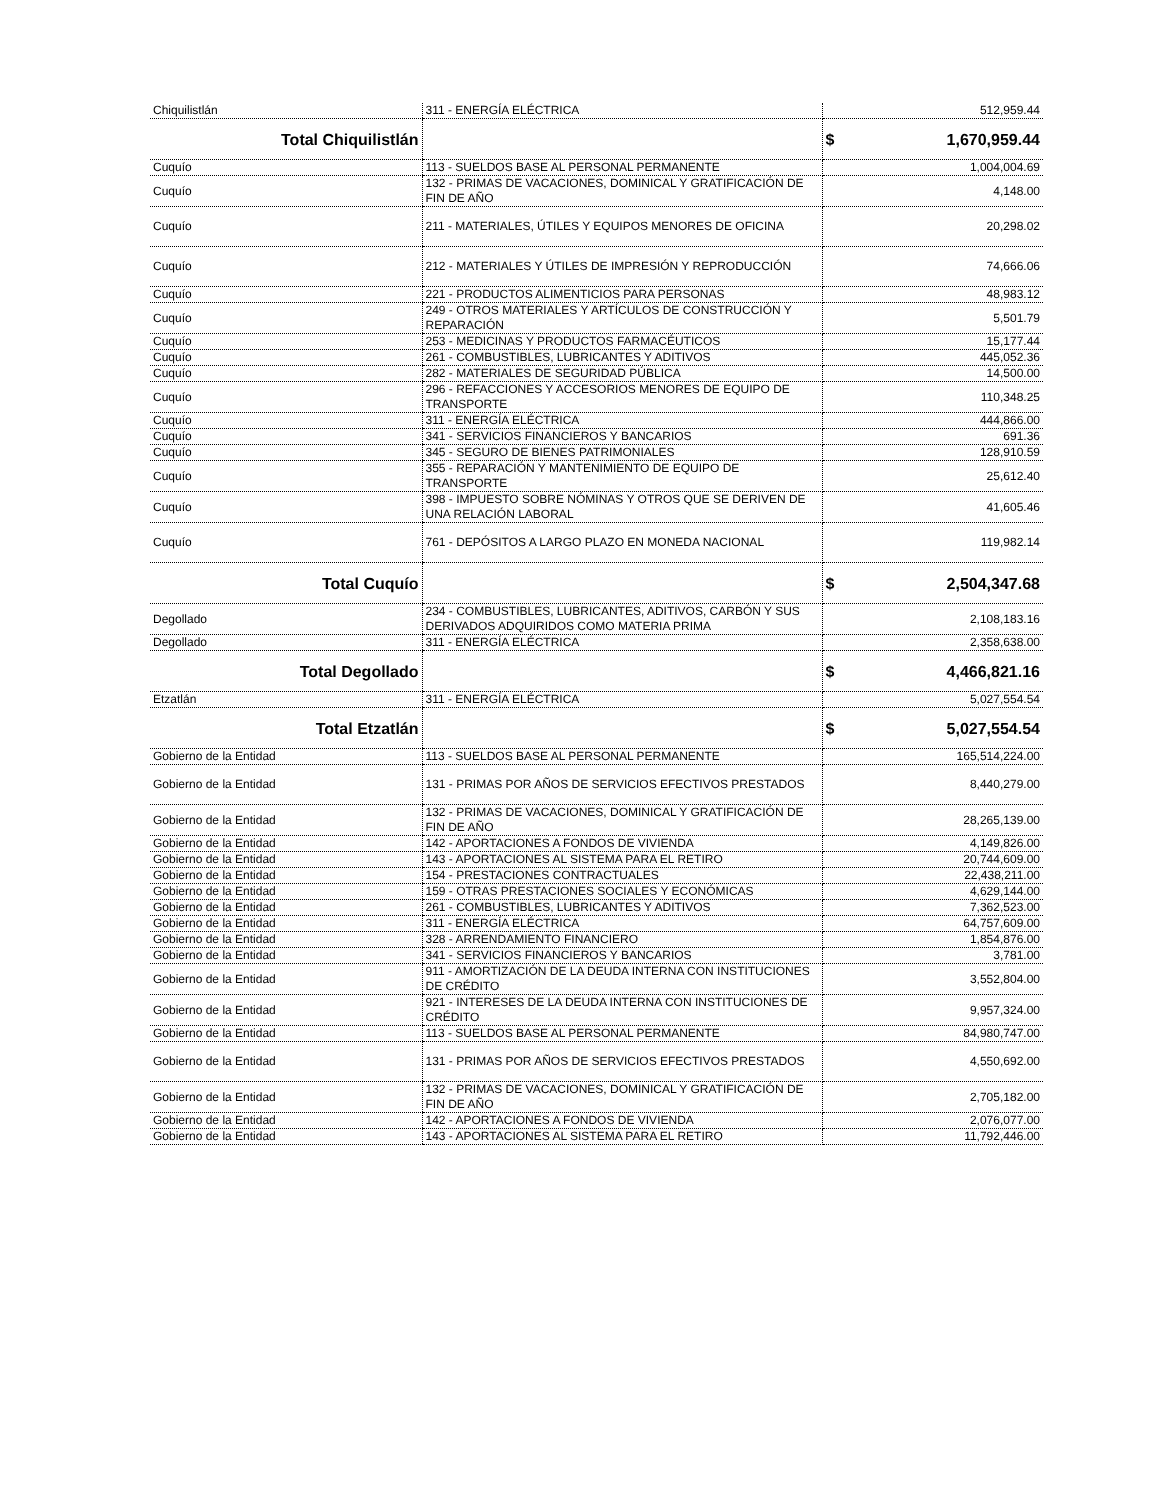| Chiquilistlán | 311 - ENERGÍA ELÉCTRICA | 512,959.44 |
| Total Chiquilistlán | | $ 1,670,959.44 |
| Cuquío | 113 - SUELDOS BASE AL PERSONAL PERMANENTE | 1,004,004.69 |
| Cuquío | 132 - PRIMAS DE VACACIONES, DOMINICAL Y GRATIFICACIÓN DE FIN DE AÑO | 4,148.00 |
| Cuquío | 211 - MATERIALES, ÚTILES Y EQUIPOS MENORES DE OFICINA | 20,298.02 |
| Cuquío | 212 - MATERIALES Y ÚTILES DE IMPRESIÓN Y REPRODUCCIÓN | 74,666.06 |
| Cuquío | 221 - PRODUCTOS ALIMENTICIOS PARA PERSONAS | 48,983.12 |
| Cuquío | 249 - OTROS MATERIALES Y ARTÍCULOS DE CONSTRUCCIÓN Y REPARACIÓN | 5,501.79 |
| Cuquío | 253 - MEDICINAS Y PRODUCTOS FARMACÉUTICOS | 15,177.44 |
| Cuquío | 261 - COMBUSTIBLES, LUBRICANTES Y ADITIVOS | 445,052.36 |
| Cuquío | 282 - MATERIALES DE SEGURIDAD PÚBLICA | 14,500.00 |
| Cuquío | 296 - REFACCIONES Y ACCESORIOS MENORES DE EQUIPO DE TRANSPORTE | 110,348.25 |
| Cuquío | 311 - ENERGÍA ELÉCTRICA | 444,866.00 |
| Cuquío | 341 - SERVICIOS FINANCIEROS Y BANCARIOS | 691.36 |
| Cuquío | 345 - SEGURO DE BIENES PATRIMONIALES | 128,910.59 |
| Cuquío | 355 - REPARACIÓN Y MANTENIMIENTO DE EQUIPO DE TRANSPORTE | 25,612.40 |
| Cuquío | 398 - IMPUESTO SOBRE NÓMINAS Y OTROS QUE SE DERIVEN DE UNA RELACIÓN LABORAL | 41,605.46 |
| Cuquío | 761 - DEPÓSITOS A LARGO PLAZO EN MONEDA NACIONAL | 119,982.14 |
| Total Cuquío | | $ 2,504,347.68 |
| Degollado | 234 - COMBUSTIBLES, LUBRICANTES, ADITIVOS, CARBÓN Y SUS DERIVADOS ADQUIRIDOS COMO MATERIA PRIMA | 2,108,183.16 |
| Degollado | 311 - ENERGÍA ELÉCTRICA | 2,358,638.00 |
| Total Degollado | | $ 4,466,821.16 |
| Etzatlán | 311 - ENERGÍA ELÉCTRICA | 5,027,554.54 |
| Total Etzatlán | | $ 5,027,554.54 |
| Gobierno de la Entidad | 113 - SUELDOS BASE AL PERSONAL PERMANENTE | 165,514,224.00 |
| Gobierno de la Entidad | 131 - PRIMAS POR AÑOS DE SERVICIOS EFECTIVOS PRESTADOS | 8,440,279.00 |
| Gobierno de la Entidad | 132 - PRIMAS DE VACACIONES, DOMINICAL Y GRATIFICACIÓN DE FIN DE AÑO | 28,265,139.00 |
| Gobierno de la Entidad | 142 - APORTACIONES A FONDOS DE VIVIENDA | 4,149,826.00 |
| Gobierno de la Entidad | 143 - APORTACIONES AL SISTEMA PARA EL RETIRO | 20,744,609.00 |
| Gobierno de la Entidad | 154 - PRESTACIONES CONTRACTUALES | 22,438,211.00 |
| Gobierno de la Entidad | 159 - OTRAS PRESTACIONES SOCIALES Y ECONÓMICAS | 4,629,144.00 |
| Gobierno de la Entidad | 261 - COMBUSTIBLES, LUBRICANTES Y ADITIVOS | 7,362,523.00 |
| Gobierno de la Entidad | 311 - ENERGÍA ELÉCTRICA | 64,757,609.00 |
| Gobierno de la Entidad | 328 - ARRENDAMIENTO FINANCIERO | 1,854,876.00 |
| Gobierno de la Entidad | 341 - SERVICIOS FINANCIEROS Y BANCARIOS | 3,781.00 |
| Gobierno de la Entidad | 911 - AMORTIZACIÓN DE LA DEUDA INTERNA CON INSTITUCIONES DE CRÉDITO | 3,552,804.00 |
| Gobierno de la Entidad | 921 - INTERESES DE LA DEUDA INTERNA CON INSTITUCIONES DE CRÉDITO | 9,957,324.00 |
| Gobierno de la Entidad | 113 - SUELDOS BASE AL PERSONAL PERMANENTE | 84,980,747.00 |
| Gobierno de la Entidad | 131 - PRIMAS POR AÑOS DE SERVICIOS EFECTIVOS PRESTADOS | 4,550,692.00 |
| Gobierno de la Entidad | 132 - PRIMAS DE VACACIONES, DOMINICAL Y GRATIFICACIÓN DE FIN DE AÑO | 2,705,182.00 |
| Gobierno de la Entidad | 142 - APORTACIONES A FONDOS DE VIVIENDA | 2,076,077.00 |
| Gobierno de la Entidad | 143 - APORTACIONES AL SISTEMA PARA EL RETIRO | 11,792,446.00 |